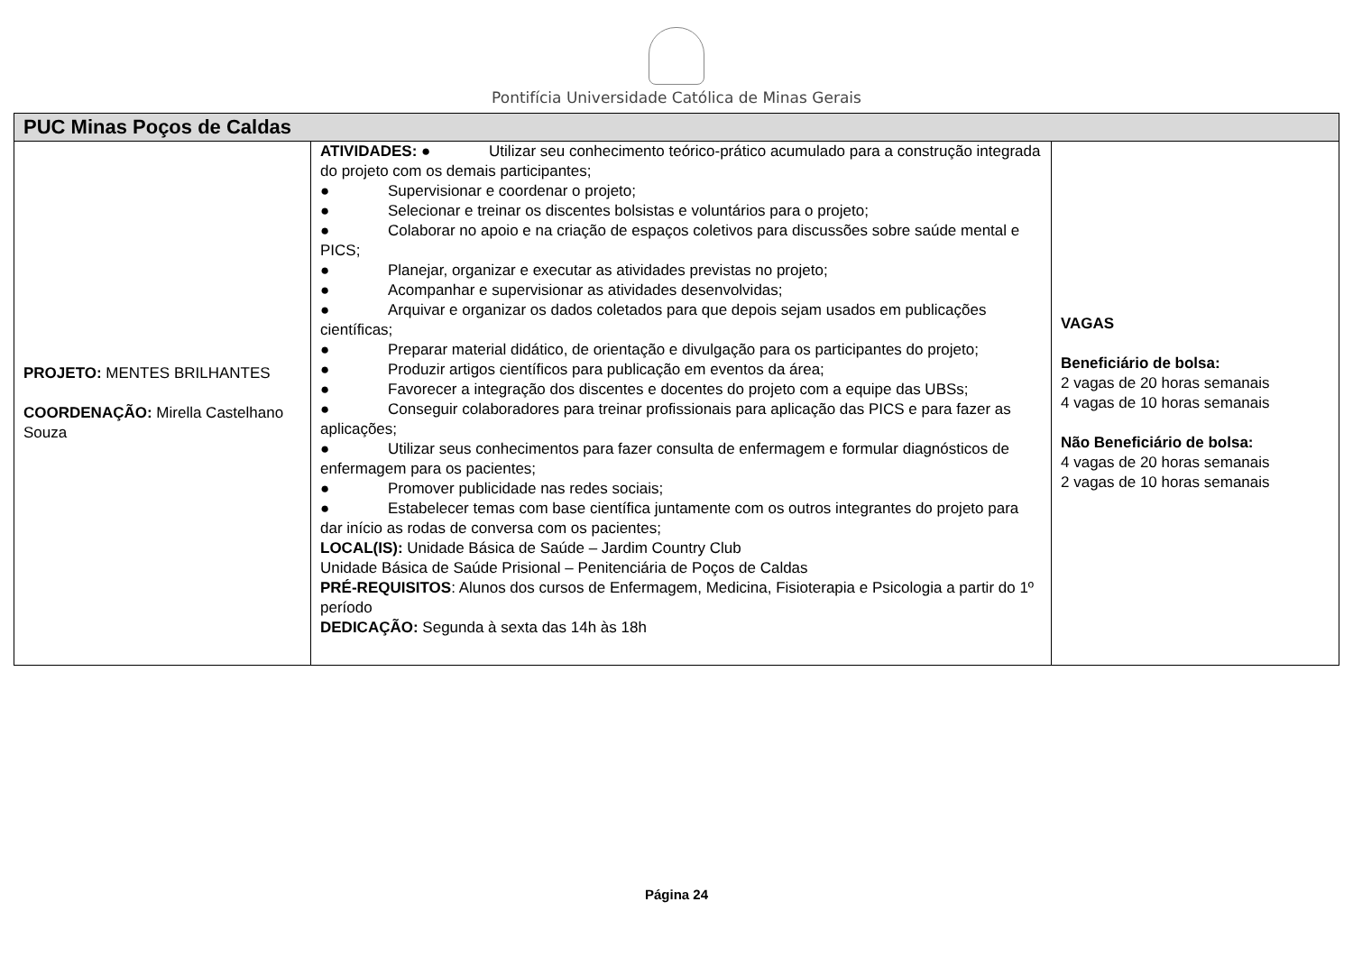Pontifícia Universidade Católica de Minas Gerais
| PUC Minas Poços de Caldas | | |
| --- | --- | --- |
| PROJETO: MENTES BRILHANTES COORDENAÇÃO: Mirella Castelhano Souza | ATIVIDADES: ● Utilizar seu conhecimento teórico-prático acumulado para a construção integrada do projeto com os demais participantes; ● Supervisionar e coordenar o projeto; ● Selecionar e treinar os discentes bolsistas e voluntários para o projeto; ● Colaborar no apoio e na criação de espaços coletivos para discussões sobre saúde mental e PICS; ● Planejar, organizar e executar as atividades previstas no projeto; ● Acompanhar e supervisionar as atividades desenvolvidas; ● Arquivar e organizar os dados coletados para que depois sejam usados em publicações científicas; ● Preparar material didático, de orientação e divulgação para os participantes do projeto; ● Produzir artigos científicos para publicação em eventos da área; ● Favorecer a integração dos discentes e docentes do projeto com a equipe das UBSs; ● Conseguir colaboradores para treinar profissionais para aplicação das PICS e para fazer as aplicações; ● Utilizar seus conhecimentos para fazer consulta de enfermagem e formular diagnósticos de enfermagem para os pacientes; ● Promover publicidade nas redes sociais; ● Estabelecer temas com base científica juntamente com os outros integrantes do projeto para dar início as rodas de conversa com os pacientes; LOCAL(IS): Unidade Básica de Saúde – Jardim Country Club Unidade Básica de Saúde Prisional – Penitenciária de Poços de Caldas PRÉ-REQUISITOS : Alunos dos cursos de Enfermagem, Medicina, Fisioterapia e Psicologia a partir do 1º período DEDICAÇÃO: Segunda à sexta das 14h às 18h | VAGAS Beneficiário de bolsa: 2 vagas de 20 horas semanais 4 vagas de 10 horas semanais Não Beneficiário de bolsa: 4 vagas de 20 horas semanais 2 vagas de 10 horas semanais |
Página 24